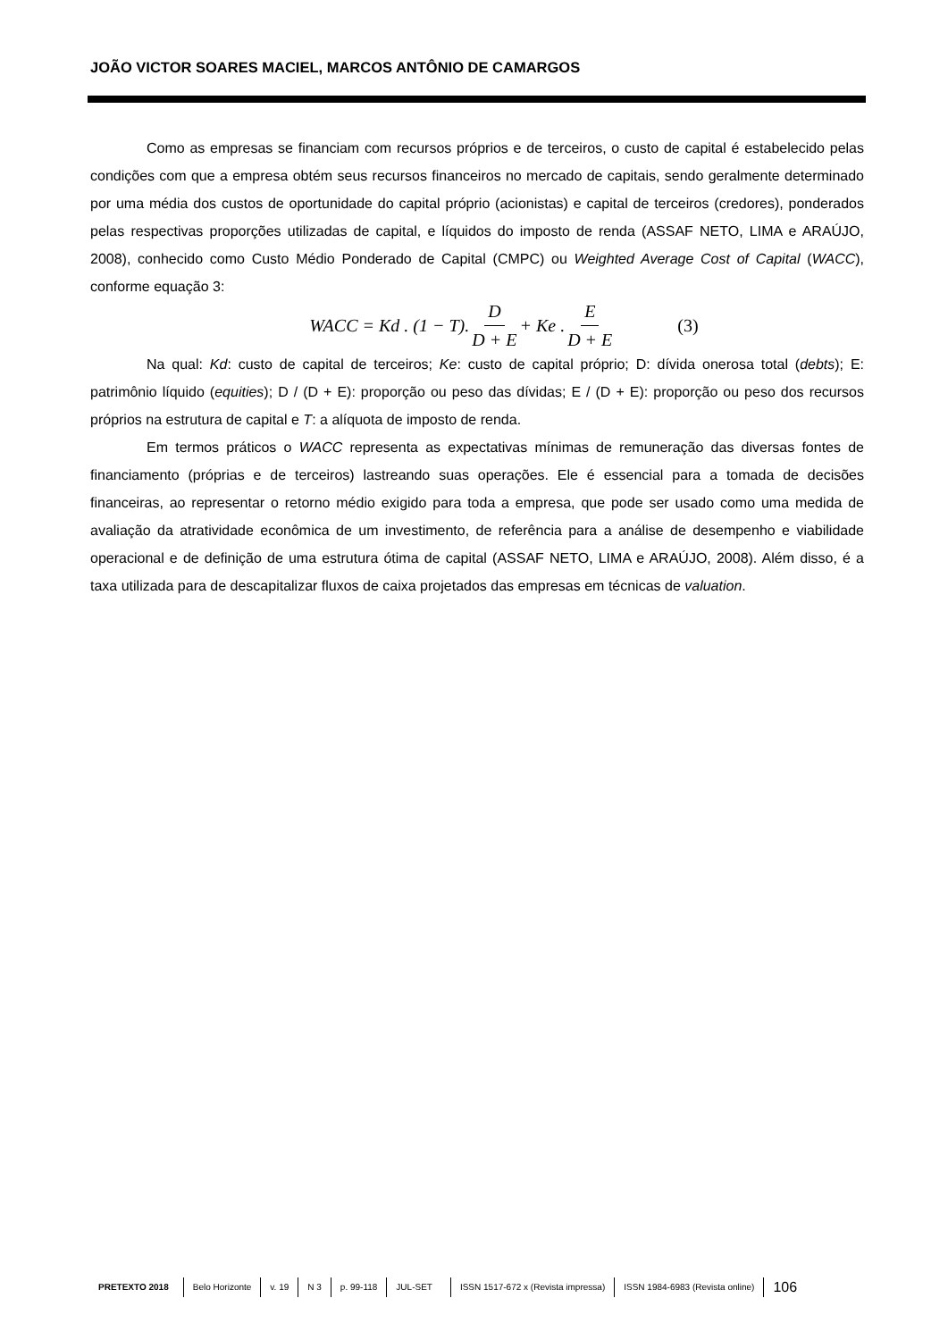JOÃO VICTOR SOARES MACIEL, MARCOS ANTÔNIO DE CAMARGOS
Como as empresas se financiam com recursos próprios e de terceiros, o custo de capital é estabelecido pelas condições com que a empresa obtém seus recursos financeiros no mercado de capitais, sendo geralmente determinado por uma média dos custos de oportunidade do capital próprio (acionistas) e capital de terceiros (credores), ponderados pelas respectivas proporções utilizadas de capital, e líquidos do imposto de renda (ASSAF NETO, LIMA e ARAÚJO, 2008), conhecido como Custo Médio Ponderado de Capital (CMPC) ou Weighted Average Cost of Capital (WACC), conforme equação 3:
WACC = Kd . (1 − T). D D + E + Ke . E D + E (3)
Na qual: Kd: custo de capital de terceiros; Ke: custo de capital próprio; D: dívida onerosa total (debts); E: patrimônio líquido (equities); D / (D + E): proporção ou peso das dívidas; E / (D + E): proporção ou peso dos recursos próprios na estrutura de capital e T: a alíquota de imposto de renda.
Em termos práticos o WACC representa as expectativas mínimas de remuneração das diversas fontes de financiamento (próprias e de terceiros) lastreando suas operações. Ele é essencial para a tomada de decisões financeiras, ao representar o retorno médio exigido para toda a empresa, que pode ser usado como uma medida de avaliação da atratividade econômica de um investimento, de referência para a análise de desempenho e viabilidade operacional e de definição de uma estrutura ótima de capital (ASSAF NETO, LIMA e ARAÚJO, 2008). Além disso, é a taxa utilizada para de descapitalizar fluxos de caixa projetados das empresas em técnicas de valuation.
PRETEXTO 2018 Belo Horizonte v. 19 N 3 p. 99-118 JUL-SET ISSN 1517-672 x (Revista impressa) ISSN 1984-6983 (Revista online) 106